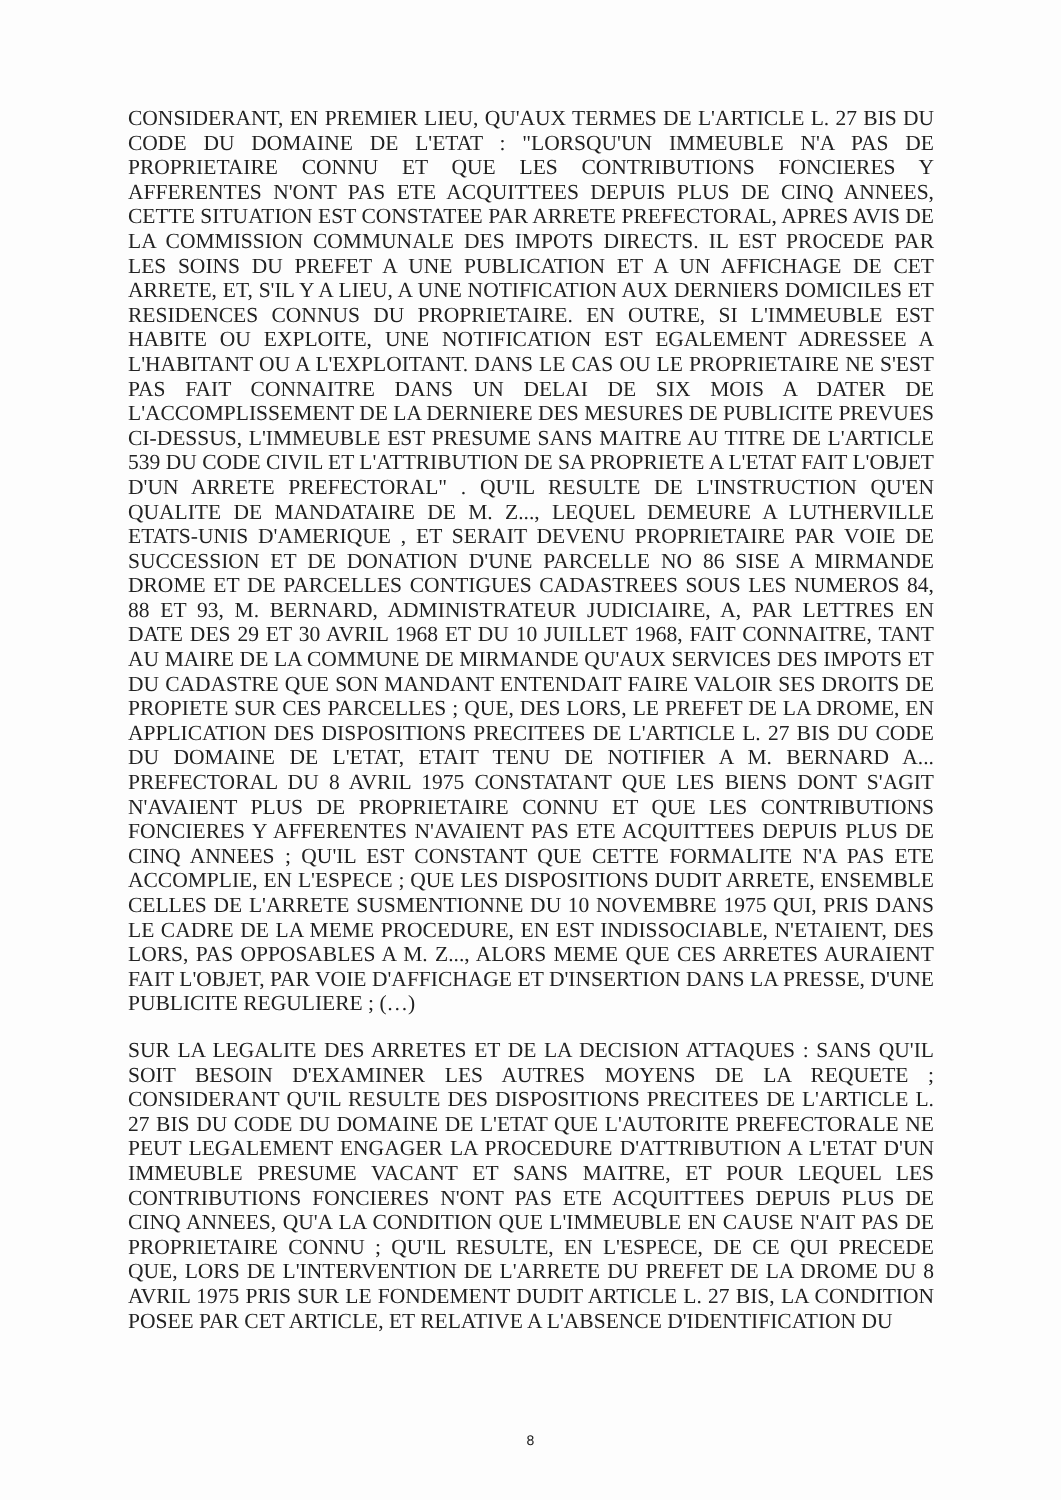CONSIDERANT, EN PREMIER LIEU, QU'AUX TERMES DE L'ARTICLE L. 27 BIS DU CODE DU DOMAINE DE L'ETAT : "LORSQU'UN IMMEUBLE N'A PAS DE PROPRIETAIRE CONNU ET QUE LES CONTRIBUTIONS FONCIERES Y AFFERENTES N'ONT PAS ETE ACQUITTEES DEPUIS PLUS DE CINQ ANNEES, CETTE SITUATION EST CONSTATEE PAR ARRETE PREFECTORAL, APRES AVIS DE LA COMMISSION COMMUNALE DES IMPOTS DIRECTS. IL EST PROCEDE PAR LES SOINS DU PREFET A UNE PUBLICATION ET A UN AFFICHAGE DE CET ARRETE, ET, S'IL Y A LIEU, A UNE NOTIFICATION AUX DERNIERS DOMICILES ET RESIDENCES CONNUS DU PROPRIETAIRE. EN OUTRE, SI L'IMMEUBLE EST HABITE OU EXPLOITE, UNE NOTIFICATION EST EGALEMENT ADRESSEE A L'HABITANT OU A L'EXPLOITANT. DANS LE CAS OU LE PROPRIETAIRE NE S'EST PAS FAIT CONNAITRE DANS UN DELAI DE SIX MOIS A DATER DE L'ACCOMPLISSEMENT DE LA DERNIERE DES MESURES DE PUBLICITE PREVUES CI-DESSUS, L'IMMEUBLE EST PRESUME SANS MAITRE AU TITRE DE L'ARTICLE 539 DU CODE CIVIL ET L'ATTRIBUTION DE SA PROPRIETE A L'ETAT FAIT L'OBJET D'UN ARRETE PREFECTORAL" . QU'IL RESULTE DE L'INSTRUCTION QU'EN QUALITE DE MANDATAIRE DE M. Z..., LEQUEL DEMEURE A LUTHERVILLE ETATS-UNIS D'AMERIQUE , ET SERAIT DEVENU PROPRIETAIRE PAR VOIE DE SUCCESSION ET DE DONATION D'UNE PARCELLE NO 86 SISE A MIRMANDE DROME ET DE PARCELLES CONTIGUES CADASTREES SOUS LES NUMEROS 84, 88 ET 93, M. BERNARD, ADMINISTRATEUR JUDICIAIRE, A, PAR LETTRES EN DATE DES 29 ET 30 AVRIL 1968 ET DU 10 JUILLET 1968, FAIT CONNAITRE, TANT AU MAIRE DE LA COMMUNE DE MIRMANDE QU'AUX SERVICES DES IMPOTS ET DU CADASTRE QUE SON MANDANT ENTENDAIT FAIRE VALOIR SES DROITS DE PROPIETE SUR CES PARCELLES ; QUE, DES LORS, LE PREFET DE LA DROME, EN APPLICATION DES DISPOSITIONS PRECITEES DE L'ARTICLE L. 27 BIS DU CODE DU DOMAINE DE L'ETAT, ETAIT TENU DE NOTIFIER A M. BERNARD A... PREFECTORAL DU 8 AVRIL 1975 CONSTATANT QUE LES BIENS DONT S'AGIT N'AVAIENT PLUS DE PROPRIETAIRE CONNU ET QUE LES CONTRIBUTIONS FONCIERES Y AFFERENTES N'AVAIENT PAS ETE ACQUITTEES DEPUIS PLUS DE CINQ ANNEES ; QU'IL EST CONSTANT QUE CETTE FORMALITE N'A PAS ETE ACCOMPLIE, EN L'ESPECE ; QUE LES DISPOSITIONS DUDIT ARRETE, ENSEMBLE CELLES DE L'ARRETE SUSMENTIONNE DU 10 NOVEMBRE 1975 QUI, PRIS DANS LE CADRE DE LA MEME PROCEDURE, EN EST INDISSOCIABLE, N'ETAIENT, DES LORS, PAS OPPOSABLES A M. Z..., ALORS MEME QUE CES ARRETES AURAIENT FAIT L'OBJET, PAR VOIE D'AFFICHAGE ET D'INSERTION DANS LA PRESSE, D'UNE PUBLICITE REGULIERE ; (…)
SUR LA LEGALITE DES ARRETES ET DE LA DECISION ATTAQUES : SANS QU'IL SOIT BESOIN D'EXAMINER LES AUTRES MOYENS DE LA REQUETE ; CONSIDERANT QU'IL RESULTE DES DISPOSITIONS PRECITEES DE L'ARTICLE L. 27 BIS DU CODE DU DOMAINE DE L'ETAT QUE L'AUTORITE PREFECTORALE NE PEUT LEGALEMENT ENGAGER LA PROCEDURE D'ATTRIBUTION A L'ETAT D'UN IMMEUBLE PRESUME VACANT ET SANS MAITRE, ET POUR LEQUEL LES CONTRIBUTIONS FONCIERES N'ONT PAS ETE ACQUITTEES DEPUIS PLUS DE CINQ ANNEES, QU'A LA CONDITION QUE L'IMMEUBLE EN CAUSE N'AIT PAS DE PROPRIETAIRE CONNU ; QU'IL RESULTE, EN L'ESPECE, DE CE QUI PRECEDE QUE, LORS DE L'INTERVENTION DE L'ARRETE DU PREFET DE LA DROME DU 8 AVRIL 1975 PRIS SUR LE FONDEMENT DUDIT ARTICLE L. 27 BIS, LA CONDITION POSEE PAR CET ARTICLE, ET RELATIVE A L'ABSENCE D'IDENTIFICATION DU
8